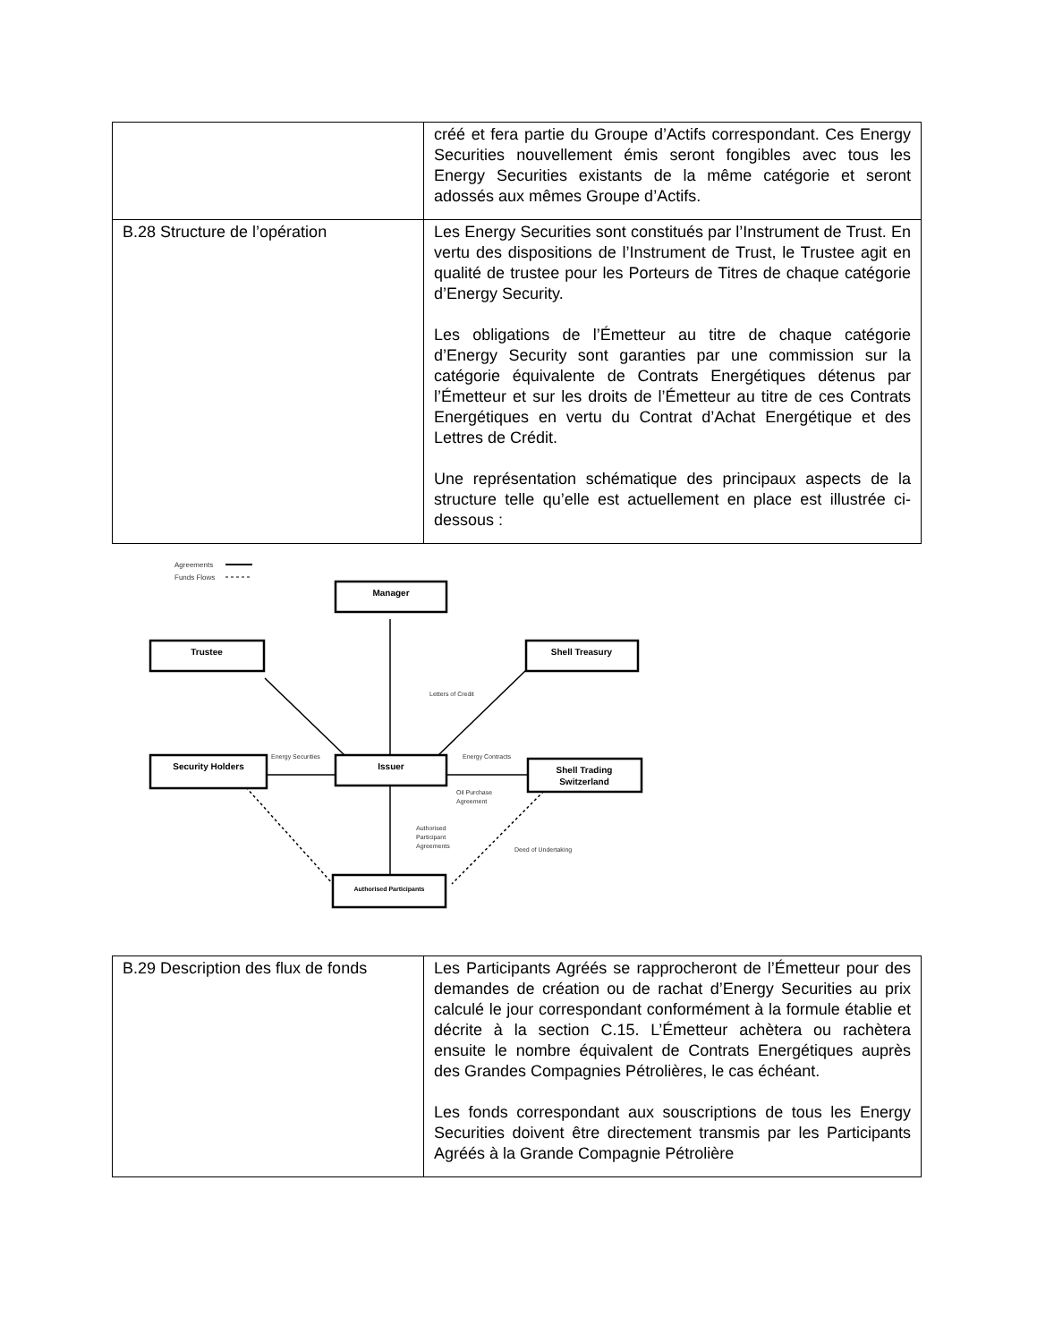| | créé et fera partie du Groupe d’Actifs correspondant. Ces Energy Securities nouvellement émis seront fongibles avec tous les Energy Securities existants de la même catégorie et seront adossés aux mêmes Groupe d’Actifs. |
| B.28 Structure de l’opération | Les Energy Securities sont constitués par l’Instrument de Trust. En vertu des dispositions de l’Instrument de Trust, le Trustee agit en qualité de trustee pour les Porteurs de Titres de chaque catégorie d’Energy Security. Les obligations de l’Émetteur au titre de chaque catégorie d’Energy Security sont garanties par une commission sur la catégorie équivalente de Contrats Energétiques détenus par l’Émetteur et sur les droits de l’Émetteur au titre de ces Contrats Energétiques en vertu du Contrat d’Achat Energétique et des Lettres de Crédit. Une représentation schématique des principaux aspects de la structure telle qu’elle est actuellement en place est illustrée ci-dessous : |
Agreements
Funds Flows
Manager
Trustee
Shell Treasury
Security Holders
Issuer
Shell Trading
Switzerland
Authorised Participants
Letters of Credit
Energy Securities
Energy Contracts
Oil Purchase
Agreement
Authorised
Participant
Agreements
Deed of Undertaking
| B.29 Description des flux de fonds | Les Participants Agréés se rapprocheront de l’Émetteur pour des demandes de création ou de rachat d’Energy Securities au prix calculé le jour correspondant conformément à la formule établie et décrite à la section C.15. L’Émetteur achètera ou rachètera ensuite le nombre équivalent de Contrats Energétiques auprès des Grandes Compagnies Pétrolières, le cas échéant. Les fonds correspondant aux souscriptions de tous les Energy Securities doivent être directement transmis par les Participants Agréés à la Grande Compagnie Pétrolière |